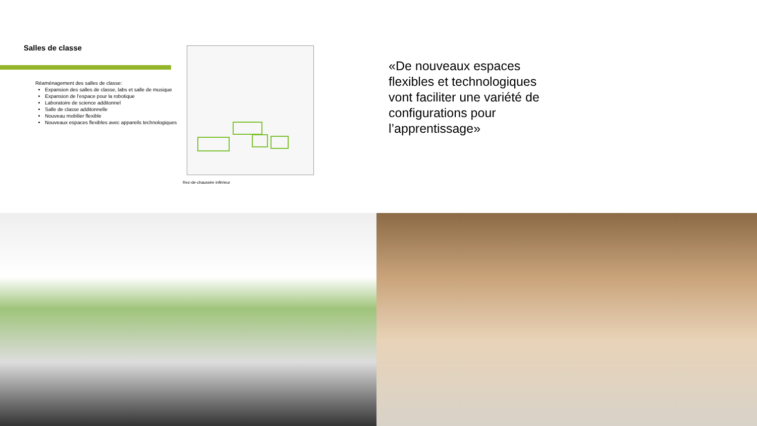Salles de classe
Réaménagement des salles de classe:
Expansion des salles de classe, labs et salle de musique
Expansion de l’espace pour la robotique
Laboratoire de science additonnel
Salle de classe additonnelle
Nouveau mobilier flexible
Nouveaux espaces flexibles avec appareils technologiques
Rez-de-chaussée inférieur
«De nouveaux espaces flexibles et technologiques vont faciliter une variété de configurations pour l’apprentissage»